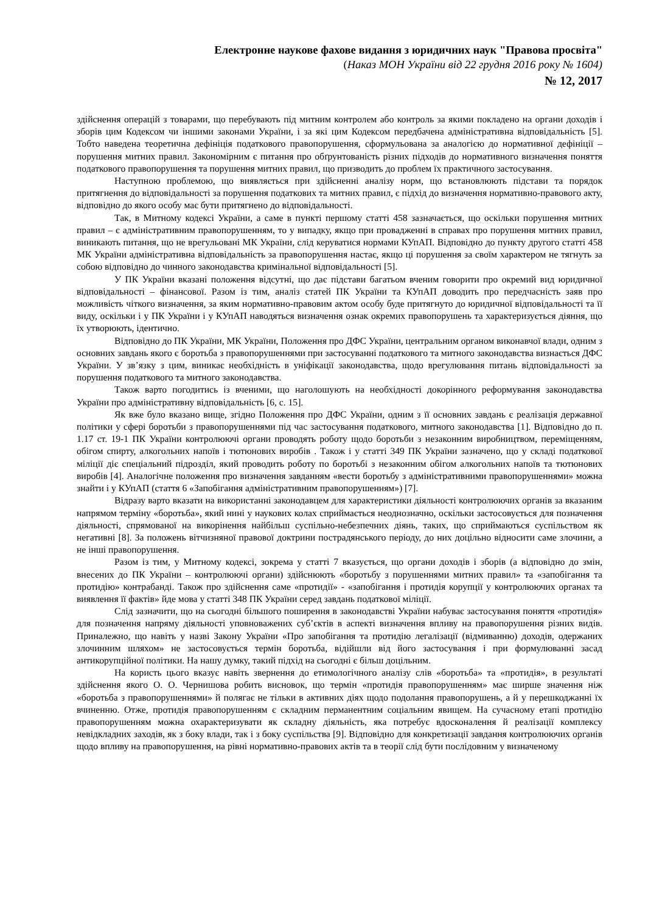Електронне наукове фахове видання з юридичних наук "Правова просвіта"
(Наказ МОН України від 22 грудня 2016 року № 1604)
№ 12, 2017
здійснення операцій з товарами, що перебувають під митним контролем або контроль за якими покладено на органи доходів і зборів цим Кодексом чи іншими законами України, і за які цим Кодексом передбачена адміністративна відповідальність [5]. Тобто наведена теоретична дефініція податкового правопорушення, сформульована за аналогією до нормативної дефініції – порушення митних правил. Закономірним є питання про обґрунтованість різних підходів до нормативного визначення поняття податкового правопорушення та порушення митних правил, що призводить до проблем їх практичного застосування.
Наступною проблемою, що виявляється при здійсненні аналізу норм, що встановлюють підстави та порядок притягнення до відповідальності за порушення податкових та митних правил, є підхід до визначення нормативно-правового акту, відповідно до якого особу має бути притягнено до відповідальності.
Так, в Митному кодексі України, а саме в пункті першому статті 458 зазначається, що оскільки порушення митних правил – є адміністративним правопорушенням, то у випадку, якщо при провадженні в справах про порушення митних правил, виникають питання, що не врегульовані МК України, слід керуватися нормами КУпАП. Відповідно до пункту другого статті 458 МК України адміністративна відповідальність за правопорушення настає, якщо ці порушення за своїм характером не тягнуть за собою відповідно до чинного законодавства кримінальної відповідальності [5].
У ПК України вказані положення відсутні, що дає підстави багатьом вченим говорити про окремий вид юридичної відповідальності – фінансової. Разом із тим, аналіз статей ПК України та КУпАП доводить про передчасність заяв про можливість чіткого визначення, за яким нормативно-правовим актом особу буде притягнуто до юридичної відповідальності та її виду, оскільки і у ПК України і у КУпАП наводяться визначення ознак окремих правопорушень та характеризується діяння, що їх утворюють, ідентично.
Відповідно до ПК України, МК України, Положення про ДФС України, центральним органом виконавчої влади, одним з основних завдань якого є боротьба з правопорушеннями при застосуванні податкового та митного законодавства визнається ДФС України. У зв’язку з цим, виникає необхідність в уніфікації законодавства, щодо врегулювання питань відповідальності за порушення податкового та митного законодавства.
Також варто погодитись із вченими, що наголошують на необхідності докорінного реформування законодавства України про адміністративну відповідальність [6, с. 15].
Як вже було вказано вище, згідно Положення про ДФС України, одним з її основних завдань є реалізація державної політики у сфері боротьби з правопорушеннями під час застосування податкового, митного законодавства [1]. Відповідно до п. 1.17 ст. 19-1 ПК України контролюючі органи проводять роботу щодо боротьби з незаконним виробництвом, переміщенням, обігом спирту, алкогольних напоїв і тютюнових виробів . Також і у статті 349 ПК України зазначено, що у складі податкової міліції діє спеціальний підрозділ, який проводить роботу по боротьбі з незаконним обігом алкогольних напоїв та тютюнових виробів [4]. Аналогічне положення про визначення завданням «вести боротьбу з адміністративними правопорушеннями» можна знайти і у КУпАП (стаття 6 «Запобігання адміністративним правопорушенням») [7].
Відразу варто вказати на використанні законодавцем для характеристики діяльності контролюючих органів за вказаним напрямом терміну «боротьба», який нині у наукових колах сприймається неоднозначно, оскільки застосовується для позначення діяльності, спрямованої на викорінення найбільш суспільно-небезпечних діянь, таких, що сприймаються суспільством як негативні [8]. За положень вітчизняної правової доктрини пострадянського періоду, до них доцільно відносити саме злочини, а не інші правопорушення.
Разом із тим, у Митному кодексі, зокрема у статті 7 вказується, що органи доходів і зборів (а відповідно до змін, внесених до ПК України – контролюючі органи) здійснюють «боротьбу з порушеннями митних правил» та «запобігання та протидію» контрабанді. Також про здійснення саме «протидії» - «запобігання і протидія корупції у контролюючих органах та виявлення її фактів» йде мова у статті 348 ПК України серед завдань податкової міліції.
Слід зазначити, що на сьогодні більшого поширення в законодавстві України набуває застосування поняття «протидія» для позначення напряму діяльності уповноважених суб’єктів в аспекті визначення впливу на правопорушення різних видів. Приналежно, що навіть у назві Закону України «Про запобігання та протидію легалізації (відмиванню) доходів, одержаних злочинним шляхом» не застосовується термін боротьба, відійшли від його застосування і при формулюванні засад антикорупційної політики. На нашу думку, такий підхід на сьогодні є більш доцільним.
На користь цього вказує навіть звернення до етимологічного аналізу слів «боротьба» та «протидія», в результаті здійснення якого О. О. Чернишова робить висновок, що термін «протидія правопорушенням» має ширше значення ніж «боротьба з правопорушеннями» й полягає не тільки в активних діях щодо подолання правопорушень, а й у перешкоджанні їх вчиненню. Отже, протидія правопорушенням є складним перманентним соціальним явищем. На сучасному етапі протидію правопорушенням можна охарактеризувати як складну діяльність, яка потребує вдосконалення й реалізації комплексу невідкладних заходів, як з боку влади, так і з боку суспільства [9]. Відповідно для конкретизації завдання контролюючих органів щодо впливу на правопорушення, на рівні нормативно-правових актів та в теорії слід бути послідовним у визначеному